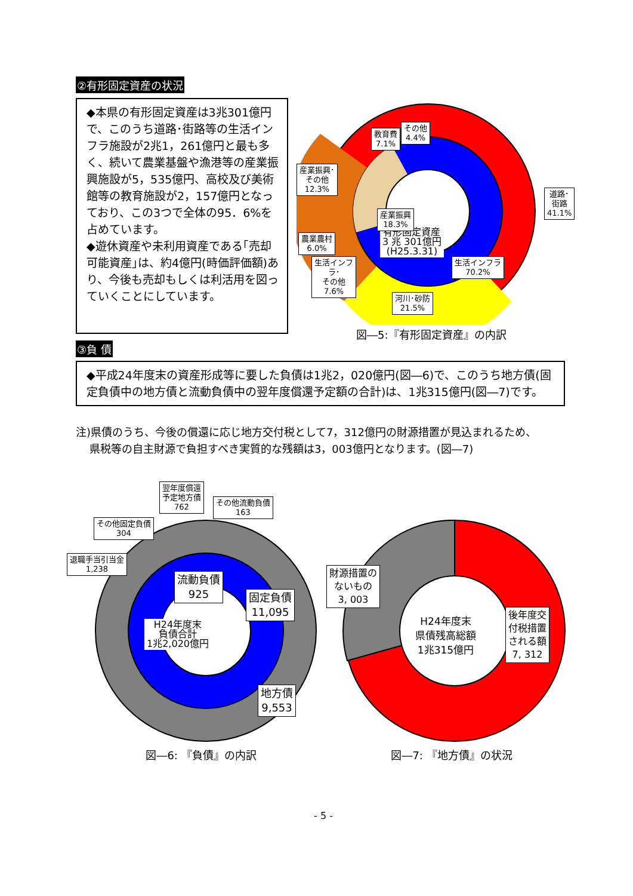②有形固定資産の状況
◆本県の有形固定資産は3兆301億円で、このうち道路･街路等の生活インフラ施設が2兆1，261億円と最も多く、続いて農業基盤や漁港等の産業振興施設が5，535億円、高校及び美術館等の教育施設が2，157億円となっており、この3つで全体の95．6%を占めています。
◆遊休資産や未利用資産である｢売却可能資産｣は、約4億円(時価評価額)あり、今後も売却もしくは利活用を図っていくことにしています。
有形固定資産
3 兆 301億円
(H25.3.31)
その他
4.4%
教育費
7.1%
産業振興･
その他
12.3%
道路･街路
41.1%
産業振興
18.3%
農業農村
6.0%
生活インフラ
70.2%
生活インフ
ラ･
その他
7.6%
河川･砂防
21.5%
図―5:『有形固定資産』の内訳
③負 債
◆平成24年度末の資産形成等に要した負債は1兆2，020億円(図―6)で、このうち地方債(固定負債中の地方債と流動負債中の翌年度償還予定額の合計)は、1兆315億円(図―7)です。
注)県債のうち、今後の償還に応じ地方交付税として7，312億円の財源措置が見込まれるため、
県税等の自主財源で負担すべき実質的な残額は3，003億円となります。(図―7)
H24年度末
負債合計
1兆2,020億円
翌年度償還
予定地方債
762
その他流動負債
163
その他固定負債
304
退職手当引当金
1,238
流動負債
925
固定負債
11,095
地方債
9,553
図―6: 『負債』の内訳
H24年度末
県債残高総額
1兆315億円
財源措置の
ないもの
3, 003
後年度交
付税措置
される額
7, 312
図―7: 『地方債』の状況
- 5 -